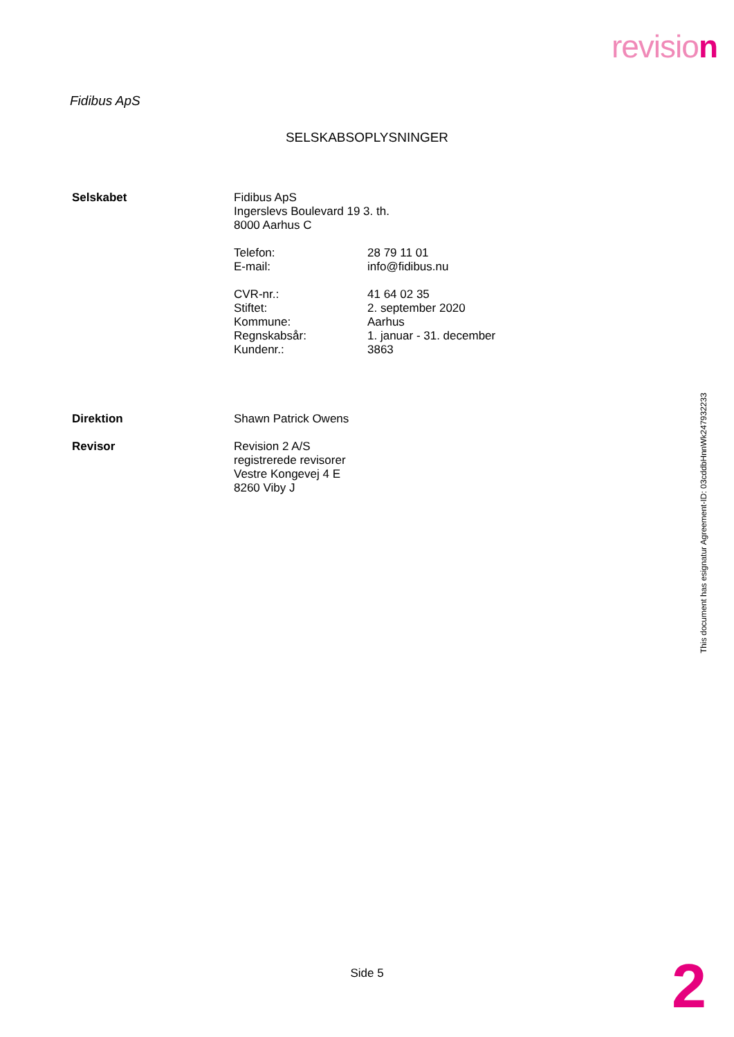revision
Fidibus ApS
SELSKABSOPLYSNINGER
| Selskabet | Fidibus ApS Ingerslevs Boulevard 19 3. th. 8000 Aarhus C | |
| | Telefon: | 28 79 11 01 |
| | E-mail: | info@fidibus.nu |
| | CVR-nr.: | 41 64 02 35 |
| | Stiftet: | 2. september 2020 |
| | Kommune: | Aarhus |
| | Regnskabsår: | 1. januar - 31. december |
| | Kundenr.: | 3863 |
| Direktion | Shawn Patrick Owens | |
| Revisor | Revision 2 A/S registrerede revisorer Vestre Kongevej 4 E 8260 Viby J | |
This document has esignatur Agreement-ID: 03cddbHnnWk247932233
Side 5 2